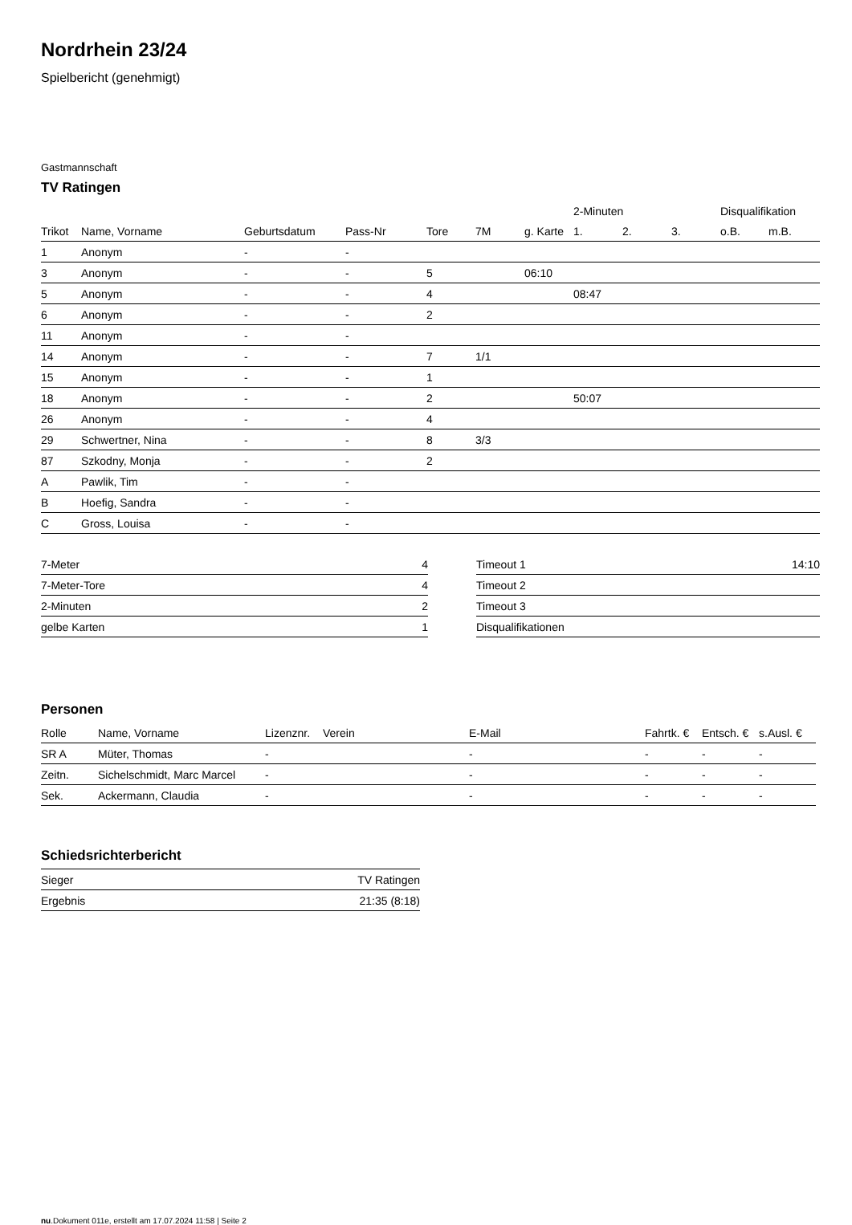Nordrhein 23/24
Spielbericht (genehmigt)
Gastmannschaft
TV Ratingen
| | | | | | | | 2-Minuten | | | Disqualifikation | |
| --- | --- | --- | --- | --- | --- | --- | --- | --- | --- | --- | --- |
| Trikot | Name, Vorname | Geburtsdatum | Pass-Nr | Tore | 7M | g. Karte | 1. | 2. | 3. | o.B. | m.B. |
| 1 | Anonym | - | - | | | | | | | | |
| 3 | Anonym | - | - | 5 | | 06:10 | | | | | |
| 5 | Anonym | - | - | 4 | | | 08:47 | | | | |
| 6 | Anonym | - | - | 2 | | | | | | | |
| 11 | Anonym | - | - | | | | | | | | |
| 14 | Anonym | - | - | 7 | 1/1 | | | | | | |
| 15 | Anonym | - | - | 1 | | | | | | | |
| 18 | Anonym | - | - | 2 | | | 50:07 | | | | |
| 26 | Anonym | - | - | 4 | | | | | | | |
| 29 | Schwertner, Nina | - | - | 8 | 3/3 | | | | | | |
| 87 | Szkodny, Monja | - | - | 2 | | | | | | | |
| A | Pawlik, Tim | - | - | | | | | | | | |
| B | Hoefig, Sandra | - | - | | | | | | | | |
| C | Gross, Louisa | - | - | | | | | | | | |
| 7-Meter | 4 |
| 7-Meter-Tore | 4 |
| 2-Minuten | 2 |
| gelbe Karten | 1 |
| Timeout 1 | 14:10 |
| Timeout 2 | |
| Timeout 3 | |
| Disqualifikationen | |
Personen
| Rolle | Name, Vorname | Lizenznr. | Verein | E-Mail | Fahrtk. € | Entsch. € | s.Ausl. € |
| --- | --- | --- | --- | --- | --- | --- | --- |
| SR A | Müter, Thomas | - | | - | - | - | - |
| Zeitn. | Sichelschmidt, Marc Marcel | - | | - | - | - | - |
| Sek. | Ackermann, Claudia | - | | - | - | - | - |
Schiedsrichterbericht
| Sieger | TV Ratingen |
| Ergebnis | 21:35 (8:18) |
nu.Dokument 011e, erstellt am 17.07.2024 11:58 | Seite 2